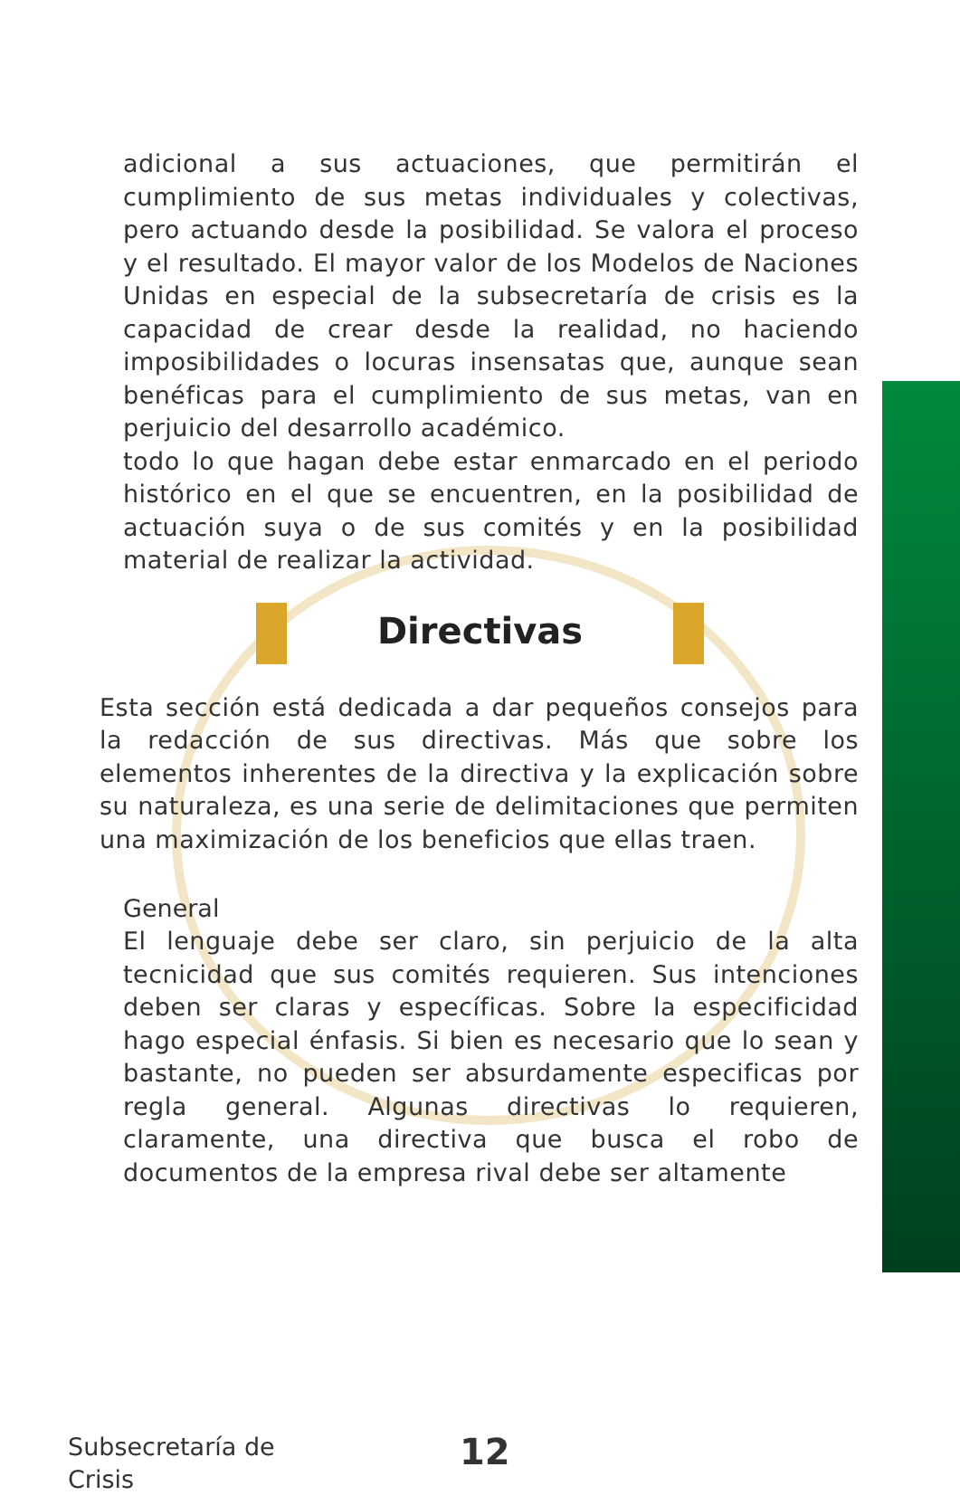adicional a sus actuaciones, que permitirán el cumplimiento de sus metas individuales y colectivas, pero actuando desde la posibilidad. Se valora el proceso y el resultado. El mayor valor de los Modelos de Naciones Unidas en especial de la subsecretaría de crisis es la capacidad de crear desde la realidad, no haciendo imposibilidades o locuras insensatas que, aunque sean benéficas para el cumplimiento de sus metas, van en perjuicio del desarrollo académico.
todo lo que hagan debe estar enmarcado en el periodo histórico en el que se encuentren, en la posibilidad de actuación suya o de sus comités y en la posibilidad material de realizar la actividad.
Directivas
Esta sección está dedicada a dar pequeños consejos para la redacción de sus directivas. Más que sobre los elementos inherentes de la directiva y la explicación sobre su naturaleza, es una serie de delimitaciones que permiten una maximización de los beneficios que ellas traen.
General
El lenguaje debe ser claro, sin perjuicio de la alta tecnicidad que sus comités requieren. Sus intenciones deben ser claras y específicas. Sobre la especificidad hago especial énfasis. Si bien es necesario que lo sean y bastante, no pueden ser absurdamente especificas por regla general. Algunas directivas lo requieren, claramente, una directiva que busca el robo de documentos de la empresa rival debe ser altamente
Subsecretaría de
Crisis
12